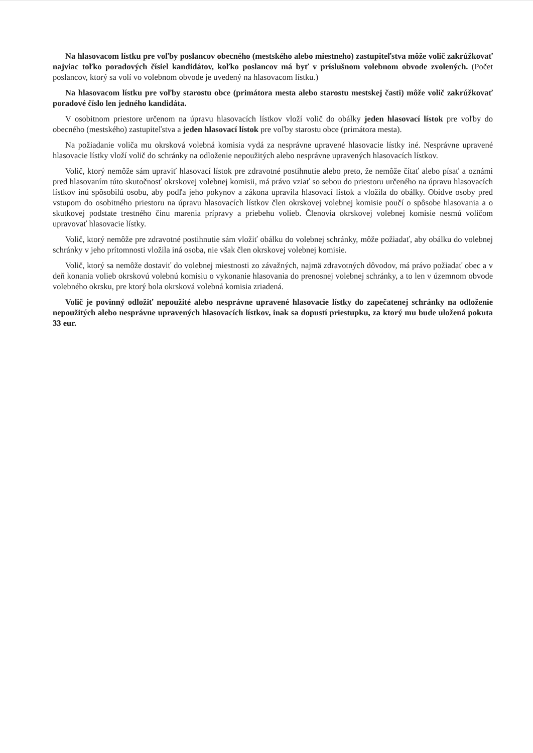Na hlasovacom lístku pre voľby poslancov obecného (mestského alebo miestneho) zastupiteľstva môže volič zakrúžkovať najviac toľko poradových čísiel kandidátov, koľko poslancov má byť v príslušnom volebnom obvode zvolených. (Počet poslancov, ktorý sa volí vo volebnom obvode je uvedený na hlasovacom lístku.)
Na hlasovacom lístku pre voľby starostu obce (primátora mesta alebo starostu mestskej časti) môže volič zakrúžkovať poradové číslo len jedného kandidáta.
V osobitnom priestore určenom na úpravu hlasovacích lístkov vloží volič do obálky jeden hlasovací lístok pre voľby do obecného (mestského) zastupiteľstva a jeden hlasovací lístok pre voľby starostu obce (primátora mesta).
Na požiadanie voliča mu okrsková volebná komisia vydá za nesprávne upravené hlasovacie lístky iné. Nesprávne upravené hlasovacie lístky vloží volič do schránky na odloženie nepoužitých alebo nesprávne upravených hlasovacích lístkov.
Volič, ktorý nemôže sám upraviť hlasovací lístok pre zdravotné postihnutie alebo preto, že nemôže čítať alebo písať a oznámi pred hlasovaním túto skutočnosť okrskovej volebnej komisii, má právo vziať so sebou do priestoru určeného na úpravu hlasovacích lístkov inú spôsobilú osobu, aby podľa jeho pokynov a zákona upravila hlasovací lístok a vložila do obálky. Obidve osoby pred vstupom do osobitného priestoru na úpravu hlasovacích lístkov člen okrskovej volebnej komisie poučí o spôsobe hlasovania a o skutkovej podstate trestného činu marenia prípravy a priebehu volieb. Členovia okrskovej volebnej komisie nesmú voličom upravovať hlasovacie lístky.
Volič, ktorý nemôže pre zdravotné postihnutie sám vložiť obálku do volebnej schránky, môže požiadať, aby obálku do volebnej schránky v jeho prítomnosti vložila iná osoba, nie však člen okrskovej volebnej komisie.
Volič, ktorý sa nemôže dostaviť do volebnej miestnosti zo závažných, najmä zdravotných dôvodov, má právo požiadať obec a v deň konania volieb okrskovú volebnú komisiu o vykonanie hlasovania do prenosnej volebnej schránky, a to len v územnom obvode volebného okrsku, pre ktorý bola okrsková volebná komisia zriadená.
Volič je povinný odložiť nepoužité alebo nesprávne upravené hlasovacie lístky do zapečatenej schránky na odloženie nepoužitých alebo nesprávne upravených hlasovacích lístkov, inak sa dopustí priestupku, za ktorý mu bude uložená pokuta 33 eur.